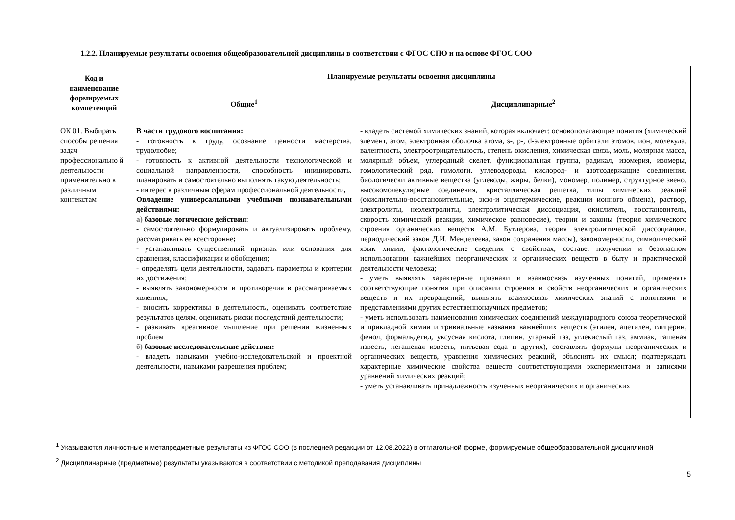1.2.2. Планируемые результаты освоения общеобразовательной дисциплины в соответствии с ФГОС СПО и на основе ФГОС СОО
| Код и наименование формируемых компетенций | Планируемые результаты освоения дисциплины | |
| --- | --- | --- |
| | Общие<sup>1</sup> | Дисциплинарные<sup>2</sup> |
| ОК 01. Выбирать способы решения задач профессионально й деятельности применительно к различным контекстам | В части трудового воспитания: - готовность к труду, осознание ценности мастерства, трудолюбие; - готовность к активной деятельности технологической и социальной направленности, способность инициировать, планировать и самостоятельно выполнять такую деятельность; - интерес к различным сферам профессиональной деятельности , Овладение универсальными учебными познавательными действиями: а) базовые логические действия : - самостоятельно формулировать и актуализировать проблему, рассматривать ее всесторонне ; - устанавливать существенный признак или основания для сравнения, классификации и обобщения; - определять цели деятельности, задавать параметры и критерии их достижения; - выявлять закономерности и противоречия в рассматриваемых явлениях; - вносить коррективы в деятельность, оценивать соответствие результатов целям, оценивать риски последствий деятельности; - развивать креативное мышление при решении жизненных проблем б) базовые исследовательские действия: - владеть навыками учебно-исследовательской и проектной деятельности, навыками разрешения проблем; | - владеть системой химических знаний, которая включает: основополагающие понятия (химический элемент, атом, электронная оболочка атома, s-, p-, d-электронные орбитали атомов, ион, молекула, валентность, электроотрицательность, степень окисления, химическая связь, моль, молярная масса, молярный объем, углеродный скелет, функциональная группа, радикал, изомерия, изомеры, гомологический ряд, гомологи, углеводороды, кислород- и азотсодержащие соединения, биологически активные вещества (углеводы, жиры, белки), мономер, полимер, структурное звено, высокомолекулярные соединения, кристаллическая решетка, типы химических реакций (окислительно-восстановительные, экзо-и эндотермические, реакции ионного обмена), раствор, электролиты, неэлектролиты, электролитическая диссоциация, окислитель, восстановитель, скорость химической реакции, химическое равновесие), теории и законы (теория химического строения органических веществ А.М. Бутлерова, теория электролитической диссоциации, периодический закон Д.И. Менделеева, закон сохранения массы), закономерности, символический язык химии, фактологические сведения о свойствах, составе, получении и безопасном использовании важнейших неорганических и органических веществ в быту и практической деятельности человека; - уметь выявлять характерные признаки и взаимосвязь изученных понятий, применять соответствующие понятия при описании строения и свойств неорганических и органических веществ и их превращений; выявлять взаимосвязь химических знаний с понятиями и представлениями других естественнонаучных предметов; - уметь использовать наименования химических соединений международного союза теоретической и прикладной химии и тривиальные названия важнейших веществ (этилен, ацетилен, глицерин, фенол, формальдегид, уксусная кислота, глицин, угарный газ, углекислый газ, аммиак, гашеная известь, негашеная известь, питьевая сода и других), составлять формулы неорганических и органических веществ, уравнения химических реакций, объяснять их смысл; подтверждать характерные химические свойства веществ соответствующими экспериментами и записями уравнений химических реакций; - уметь устанавливать принадлежность изученных неорганических и органических |
<sup>1</sup> Указываются личностные и метапредметные результаты из ФГОС СОО (в последней редакции от 12.08.2022) в отглагольной форме, формируемые общеобразовательной дисциплиной
<sup>2</sup> Дисциплинарные (предметные) результаты указываются в соответствии с методикой преподавания дисциплины
5